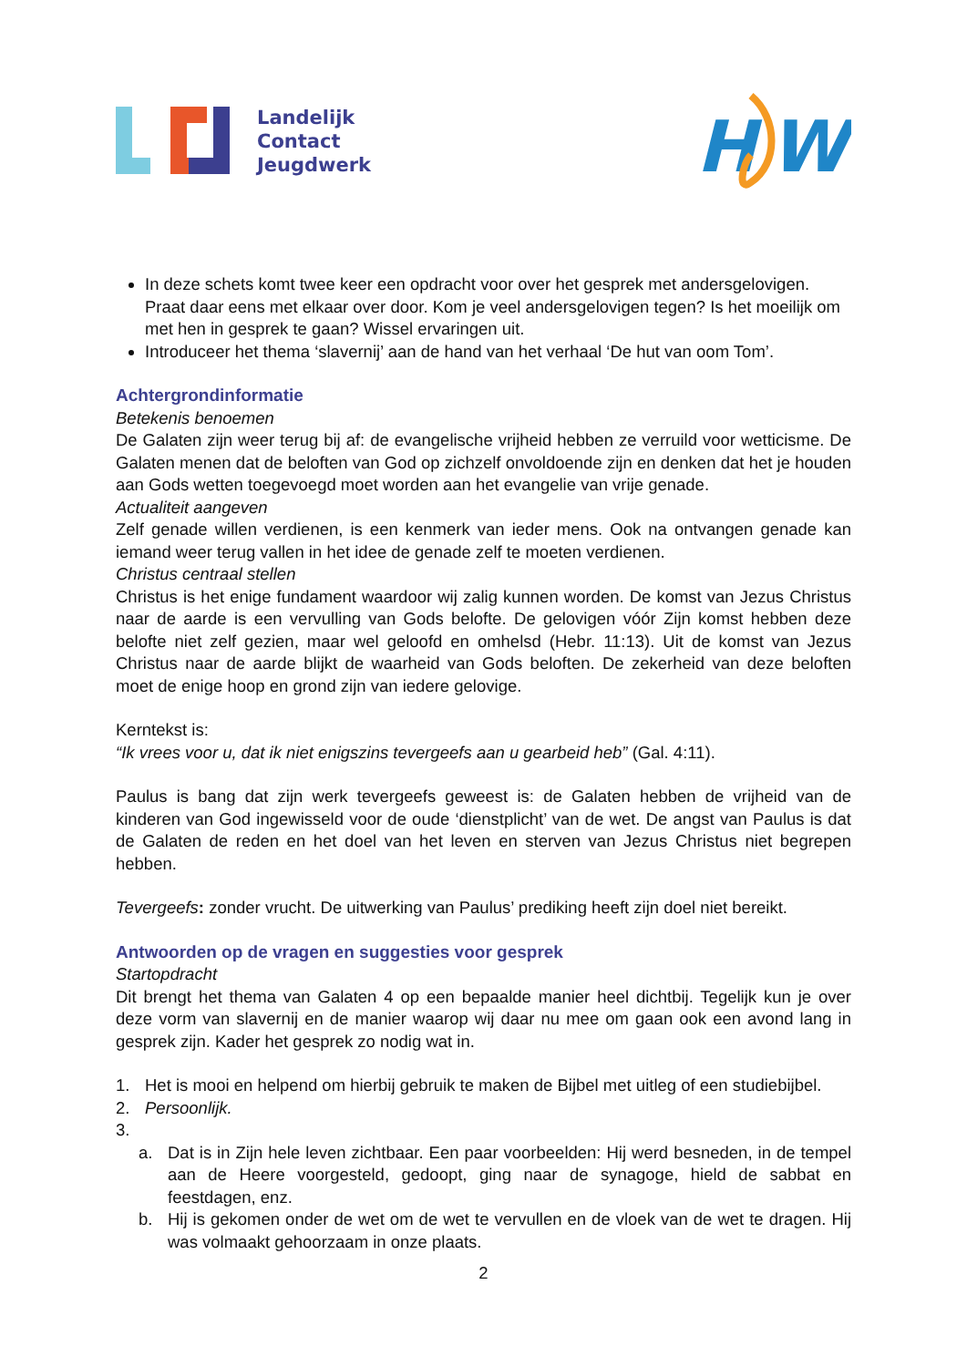Landelijk
Contact
Jeugdwerk
H
W
In deze schets komt twee keer een opdracht voor over het gesprek met andersgelovigen. Praat daar eens met elkaar over door. Kom je veel andersgelovigen tegen? Is het moeilijk om met hen in gesprek te gaan? Wissel ervaringen uit.
Introduceer het thema ‘slavernij’ aan de hand van het verhaal ‘De hut van oom Tom’.
Achtergrondinformatie
Betekenis benoemen
De Galaten zijn weer terug bij af: de evangelische vrijheid hebben ze verruild voor wetticisme. De Galaten menen dat de beloften van God op zichzelf onvoldoende zijn en denken dat het je houden aan Gods wetten toegevoegd moet worden aan het evangelie van vrije genade.
Actualiteit aangeven
Zelf genade willen verdienen, is een kenmerk van ieder mens. Ook na ontvangen genade kan iemand weer terug vallen in het idee de genade zelf te moeten verdienen.
Christus centraal stellen
Christus is het enige fundament waardoor wij zalig kunnen worden. De komst van Jezus Christus naar de aarde is een vervulling van Gods belofte. De gelovigen vóór Zijn komst hebben deze belofte niet zelf gezien, maar wel geloofd en omhelsd (Hebr. 11:13). Uit de komst van Jezus Christus naar de aarde blijkt de waarheid van Gods beloften. De zekerheid van deze beloften moet de enige hoop en grond zijn van iedere gelovige.
Kerntekst is:
“Ik vrees voor u, dat ik niet enigszins tevergeefs aan u gearbeid heb” (Gal. 4:11).
Paulus is bang dat zijn werk tevergeefs geweest is: de Galaten hebben de vrijheid van de kinderen van God ingewisseld voor de oude ‘dienstplicht’ van de wet. De angst van Paulus is dat de Galaten de reden en het doel van het leven en sterven van Jezus Christus niet begrepen hebben.
Tevergeefs: zonder vrucht. De uitwerking van Paulus’ prediking heeft zijn doel niet bereikt.
Antwoorden op de vragen en suggesties voor gesprek
Startopdracht
Dit brengt het thema van Galaten 4 op een bepaalde manier heel dichtbij. Tegelijk kun je over deze vorm van slavernij en de manier waarop wij daar nu mee om gaan ook een avond lang in gesprek zijn. Kader het gesprek zo nodig wat in.
1. Het is mooi en helpend om hierbij gebruik te maken de Bijbel met uitleg of een studiebijbel.
2. Persoonlijk.
3.
a. Dat is in Zijn hele leven zichtbaar. Een paar voorbeelden: Hij werd besneden, in de tempel aan de Heere voorgesteld, gedoopt, ging naar de synagoge, hield de sabbat en feestdagen, enz.
b. Hij is gekomen onder de wet om de wet te vervullen en de vloek van de wet te dragen. Hij was volmaakt gehoorzaam in onze plaats.
2